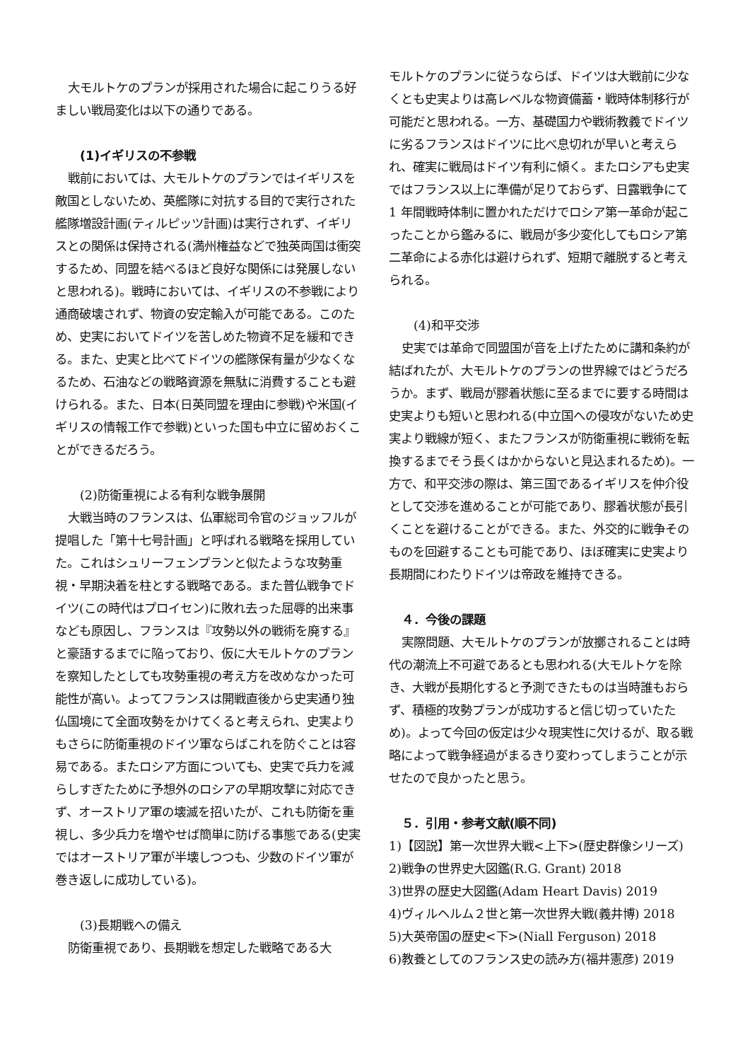大モルトケのプランが採用された場合に起こりうる好ましい戦局変化は以下の通りである。
(1)イギリスの不参戦
戦前においては、大モルトケのプランではイギリスを敵国としないため、英艦隊に対抗する目的で実行された艦隊増設計画(ティルピッツ計画)は実行されず、イギリスとの関係は保持される(満州権益などで独英両国は衝突するため、同盟を結べるほど良好な関係には発展しないと思われる)。戦時においては、イギリスの不参戦により通商破壊されず、物資の安定輸入が可能である。このため、史実においてドイツを苦しめた物資不足を緩和できる。また、史実と比べてドイツの艦隊保有量が少なくなるため、石油などの戦略資源を無駄に消費することも避けられる。また、日本(日英同盟を理由に参戦)や米国(イギリスの情報工作で参戦)といった国も中立に留めおくことができるだろう。
(2)防衛重視による有利な戦争展開
大戦当時のフランスは、仏軍総司令官のジョッフルが提唱した「第十七号計画」と呼ばれる戦略を採用していた。これはシュリーフェンプランと似たような攻勢重視・早期決着を柱とする戦略である。また普仏戦争でドイツ(この時代はプロイセン)に敗れ去った屈辱的出来事なども原因し、フランスは『攻勢以外の戦術を廃する』と豪語するまでに陥っており、仮に大モルトケのプランを察知したとしても攻勢重視の考え方を改めなかった可能性が高い。よってフランスは開戦直後から史実通り独仏国境にて全面攻勢をかけてくると考えられ、史実よりもさらに防衛重視のドイツ軍ならばこれを防ぐことは容易である。またロシア方面についても、史実で兵力を減らしすぎたために予想外のロシアの早期攻撃に対応できず、オーストリア軍の壊滅を招いたが、これも防衛を重視し、多少兵力を増やせば簡単に防げる事態である(史実ではオーストリア軍が半壊しつつも、少数のドイツ軍が巻き返しに成功している)。
(3)長期戦への備え
防衛重視であり、長期戦を想定した戦略である大
モルトケのプランに従うならば、ドイツは大戦前に少なくとも史実よりは高レベルな物資備蓄・戦時体制移行が可能だと思われる。一方、基礎国力や戦術教義でドイツに劣るフランスはドイツに比べ息切れが早いと考えられ、確実に戦局はドイツ有利に傾く。またロシアも史実ではフランス以上に準備が足りておらず、日露戦争にて 1 年間戦時体制に置かれただけでロシア第一革命が起こったことから鑑みるに、戦局が多少変化してもロシア第二革命による赤化は避けられず、短期で離脱すると考えられる。
(4)和平交渉
史実では革命で同盟国が音を上げたために講和条約が結ばれたが、大モルトケのプランの世界線ではどうだろうか。まず、戦局が膠着状態に至るまでに要する時間は史実よりも短いと思われる(中立国への侵攻がないため史実より戦線が短く、またフランスが防衛重視に戦術を転換するまでそう長くはかからないと見込まれるため)。一方で、和平交渉の際は、第三国であるイギリスを仲介役として交渉を進めることが可能であり、膠着状態が長引くことを避けることができる。また、外交的に戦争そのものを回避することも可能であり、ほぼ確実に史実より長期間にわたりドイツは帝政を維持できる。
４．今後の課題
実際問題、大モルトケのプランが放擲されることは時代の潮流上不可避であるとも思われる(大モルトケを除き、大戦が長期化すると予測できたものは当時誰もおらず、積極的攻勢プランが成功すると信じ切っていたため)。よって今回の仮定は少々現実性に欠けるが、取る戦略によって戦争経過がまるきり変わってしまうことが示せたので良かったと思う。
５．引用・参考文献(順不同)
1)【図説】第一次世界大戦<上下>(歴史群像シリーズ)
2)戦争の世界史大図鑑(R.G. Grant) 2018
3)世界の歴史大図鑑(Adam Heart Davis) 2019
4)ヴィルヘルム２世と第一次世界大戦(義井博) 2018
5)大英帝国の歴史<下>(Niall Ferguson) 2018
6)教養としてのフランス史の読み方(福井憲彦) 2019